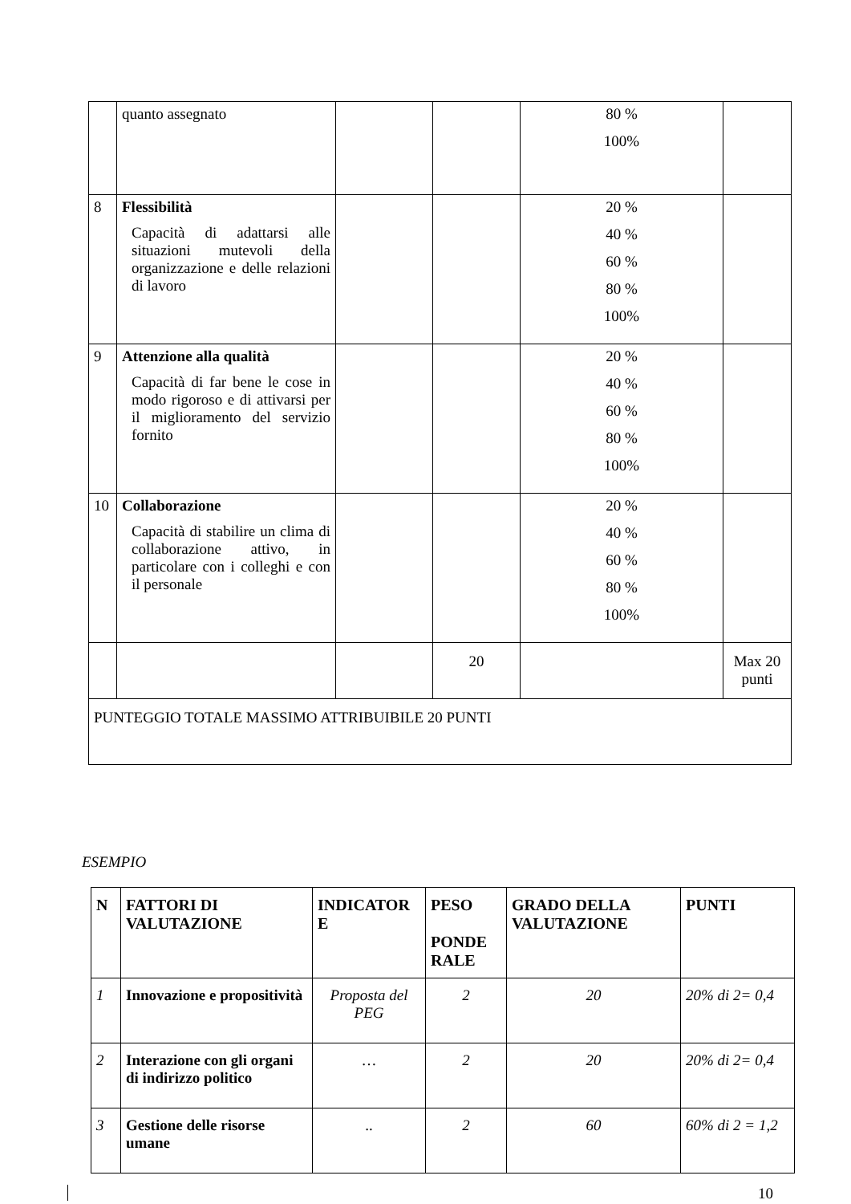| | quanto assegnato | | | 80 % 100% | |
| 8 | Flessibilità Capacità di adattarsi alle situazioni mutevoli della organizzazione e delle relazioni di lavoro | | | 20 % 40 % 60 % 80 % 100% | |
| 9 | Attenzione alla qualità Capacità di far bene le cose in modo rigoroso e di attivarsi per il miglioramento del servizio fornito | | | 20 % 40 % 60 % 80 % 100% | |
| 10 | Collaborazione Capacità di stabilire un clima di collaborazione attivo, in particolare con i colleghi e con il personale | | | 20 % 40 % 60 % 80 % 100% | |
| | | | 20 | | Max 20 punti |
| PUNTEGGIO TOTALE MASSIMO ATTRIBUIBILE 20 PUNTI | | | | | |
ESEMPIO
| N | FATTORI DI VALUTAZIONE | INDICATOR E | PESO PONDE RALE | GRADO DELLA VALUTAZIONE | PUNTI |
| --- | --- | --- | --- | --- | --- |
| 1 | Innovazione e propositività | Proposta del PEG | 2 | 20 | 20% di 2= 0,4 |
| 2 | Interazione con gli organi di indirizzo politico | … | 2 | 20 | 20% di 2= 0,4 |
| 3 | Gestione delle risorse umane | .. | 2 | 60 | 60% di 2 = 1,2 |
10